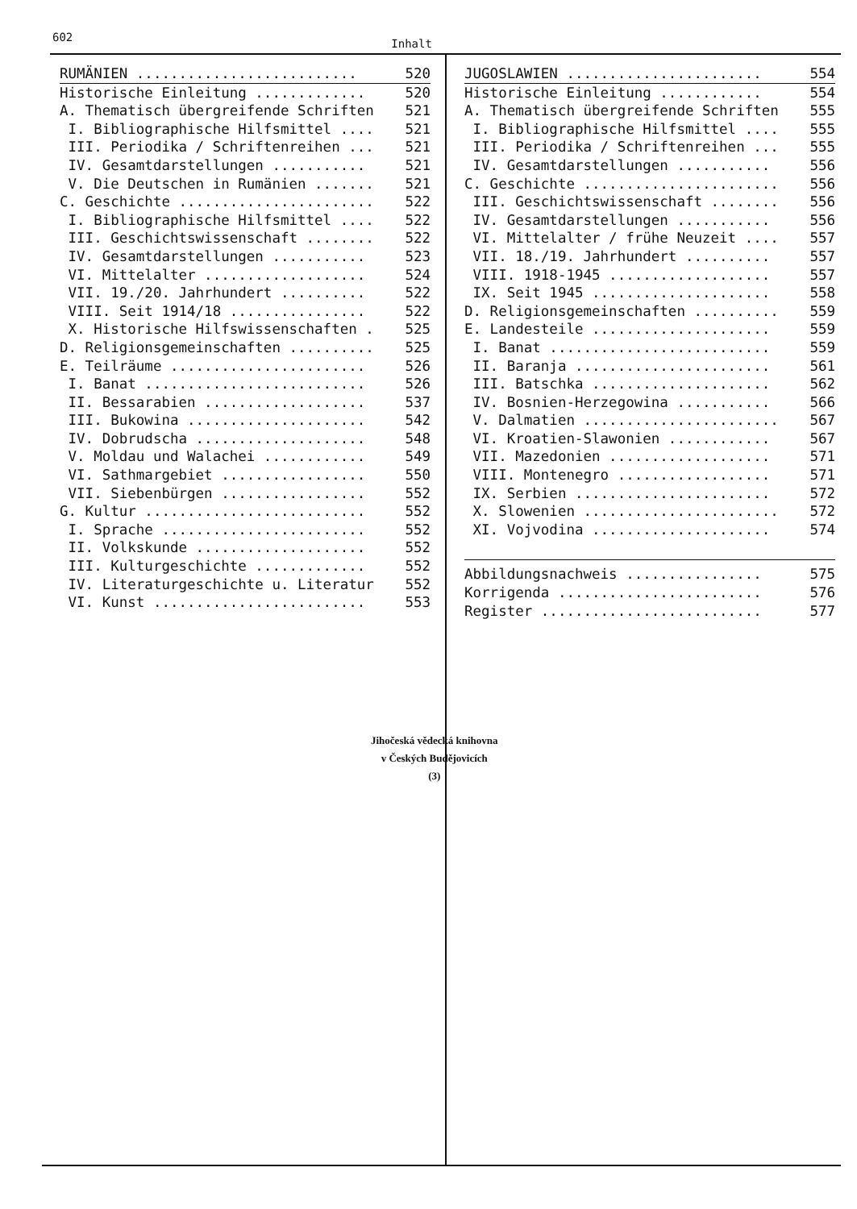602 Inhalt
| RUMÄNIEN .......................... | 520 |
| Historische Einleitung ............. | 520 |
| A. Thematisch übergreifende Schriften | 521 |
| I. Bibliographische Hilfsmittel .... | 521 |
| III. Periodika / Schriftenreihen ... | 521 |
| IV. Gesamtdarstellungen ........... | 521 |
| V. Die Deutschen in Rumänien ....... | 521 |
| C. Geschichte ....................... | 522 |
| I. Bibliographische Hilfsmittel .... | 522 |
| III. Geschichtswissenschaft ........ | 522 |
| IV. Gesamtdarstellungen ........... | 523 |
| VI. Mittelalter ................... | 524 |
| VII. 19./20. Jahrhundert .......... | 522 |
| VIII. Seit 1914/18 ................ | 522 |
| X. Historische Hilfswissenschaften . | 525 |
| D. Religionsgemeinschaften .......... | 525 |
| E. Teilräume ....................... | 526 |
| I. Banat .......................... | 526 |
| II. Bessarabien ................... | 537 |
| III. Bukowina ..................... | 542 |
| IV. Dobrudscha .................... | 548 |
| V. Moldau und Walachei ............ | 549 |
| VI. Sathmargebiet ................. | 550 |
| VII. Siebenbürgen ................. | 552 |
| G. Kultur .......................... | 552 |
| I. Sprache ........................ | 552 |
| II. Volkskunde .................... | 552 |
| III. Kulturgeschichte ............. | 552 |
| IV. Literaturgeschichte u. Literatur | 552 |
| VI. Kunst ......................... | 553 |
| JUGOSLAWIEN ....................... | 554 |
| Historische Einleitung ............ | 554 |
| A. Thematisch übergreifende Schriften | 555 |
| I. Bibliographische Hilfsmittel .... | 555 |
| III. Periodika / Schriftenreihen ... | 555 |
| IV. Gesamtdarstellungen ........... | 556 |
| C. Geschichte ....................... | 556 |
| III. Geschichtswissenschaft ........ | 556 |
| IV. Gesamtdarstellungen ........... | 556 |
| VI. Mittelalter / frühe Neuzeit .... | 557 |
| VII. 18./19. Jahrhundert .......... | 557 |
| VIII. 1918-1945 ................... | 557 |
| IX. Seit 1945 ..................... | 558 |
| D. Religionsgemeinschaften .......... | 559 |
| E. Landesteile ..................... | 559 |
| I. Banat .......................... | 559 |
| II. Baranja ....................... | 561 |
| III. Batschka ..................... | 562 |
| IV. Bosnien-Herzegowina ........... | 566 |
| V. Dalmatien ....................... | 567 |
| VI. Kroatien-Slawonien ............ | 567 |
| VII. Mazedonien ................... | 571 |
| VIII. Montenegro .................. | 571 |
| IX. Serbien ....................... | 572 |
| X. Slowenien ....................... | 572 |
| XI. Vojvodina ..................... | 574 |
| Abbildungsnachweis ................ | 575 |
| Korrigenda ........................ | 576 |
| Register .......................... | 577 |
Jihočeská vědecká knihovna
v Českých Budějovicích
(3)